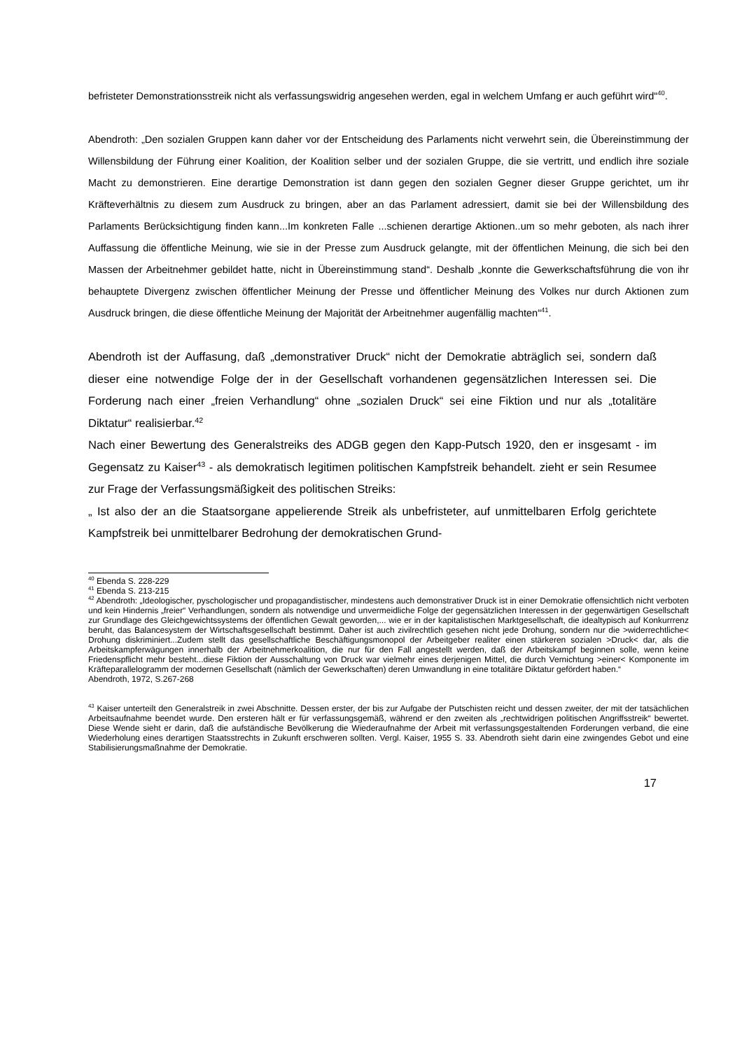befristeter Demonstrationsstreik nicht als verfassungswidrig angesehen werden, egal in welchem Umfang er auch geführt wird“<sup>40</sup>.
Abendroth: „Den sozialen Gruppen kann daher vor der Entscheidung des Parlaments nicht verwehrt sein, die Übereinstimmung der Willensbildung der Führung einer Koalition, der Koalition selber und der sozialen Gruppe, die sie vertritt, und endlich ihre soziale Macht zu demonstrieren. Eine derartige Demonstration ist dann gegen den sozialen Gegner dieser Gruppe gerichtet, um ihr Kräfteverhältnis zu diesem zum Ausdruck zu bringen, aber an das Parlament adressiert, damit sie bei der Willensbildung des Parlaments Berücksichtigung finden kann...Im konkreten Falle ...schienen derartige Aktionen..um so mehr geboten, als nach ihrer Auffassung die öffentliche Meinung, wie sie in der Presse zum Ausdruck gelangte, mit der öffentlichen Meinung, die sich bei den Massen der Arbeitnehmer gebildet hatte, nicht in Übereinstimmung stand“. Deshalb „konnte die Gewerkschaftsführung die von ihr behauptete Divergenz zwischen öffentlicher Meinung der Presse und öffentlicher Meinung des Volkes nur durch Aktionen zum Ausdruck bringen, die diese öffentliche Meinung der Majorität der Arbeitnehmer augenfällig machten“<sup>41</sup>.
Abendroth ist der Auffasung, daß „demonstrativer Druck“ nicht der Demokratie abträglich sei, sondern daß dieser eine notwendige Folge der in der Gesellschaft vorhandenen gegensätzlichen Interessen sei. Die Forderung nach einer „freien Verhandlung“ ohne „sozialen Druck“ sei eine Fiktion und nur als „totalitäre Diktatur“ realisierbar.<sup>42</sup>
Nach einer Bewertung des Generalstreiks des ADGB gegen den Kapp-Putsch 1920, den er insgesamt - im Gegensatz zu Kaiser<sup>43</sup> - als demokratisch legitimen politischen Kampfstreik behandelt. zieht er sein Resumee zur Frage der Verfassungsmäßigkeit des politischen Streiks:
„ Ist also der an die Staatsorgane appelierende Streik als unbefristeter, auf unmittelbaren Erfolg gerichtete Kampfstreik bei unmittelbarer Bedrohung der demokratischen Grund-
<sup>40</sup> Ebenda S. 228-229
<sup>41</sup> Ebenda S. 213-215
<sup>42</sup> Abendroth: „Ideologischer, pyschologischer und propagandistischer, mindestens auch demonstrativer Druck ist in einer Demokratie offensichtlich nicht verboten und kein Hindernis „freier“ Verhandlungen, sondern als notwendige und unvermeidliche Folge der gegensätzlichen Interessen in der gegenwärtigen Gesellschaft zur Grundlage des Gleichgewichtssystems der öffentlichen Gewalt geworden,... wie er in der kapitalistischen Marktgesellschaft, die idealtypisch auf Konkurrrenz beruht, das Balancesystem der Wirtschaftsgesellschaft bestimmt. Daher ist auch zivilrechtlich gesehen nicht jede Drohung, sondern nur die >widerrechtliche< Drohung diskriminiert...Zudem stellt das gesellschaftliche Beschäftigungsmonopol der Arbeitgeber realiter einen stärkeren sozialen >Druck< dar, als die Arbeitskampferwägungen innerhalb der Arbeitnehmerkoalition, die nur für den Fall angestellt werden, daß der Arbeitskampf beginnen solle, wenn keine Friedenspflicht mehr besteht...diese Fiktion der Ausschaltung von Druck war vielmehr eines derjenigen Mittel, die durch Vernichtung >einer< Komponente im Kräfteparallelogramm der modernen Gesellschaft (nämlich der Gewerkschaften) deren Umwandlung in eine totalitäre Diktatur gefördert haben.“
Abendroth, 1972, S.267-268
<sup>43</sup> Kaiser unterteilt den Generalstreik in zwei Abschnitte. Dessen erster, der bis zur Aufgabe der Putschisten reicht und dessen zweiter, der mit der tatsächlichen Arbeitsaufnahme beendet wurde. Den ersteren hält er für verfassungsgemäß, während er den zweiten als „rechtwidrigen politischen Angriffsstreik“ bewertet. Diese Wende sieht er darin, daß die aufständische Bevölkerung die Wiederaufnahme der Arbeit mit verfassungsgestaltenden Forderungen verband, die eine Wiederholung eines derartigen Staatsstrechts in Zukunft erschweren sollten. Vergl. Kaiser, 1955 S. 33. Abendroth sieht darin eine zwingendes Gebot und eine Stabilisierungsmaßnahme der Demokratie.
17